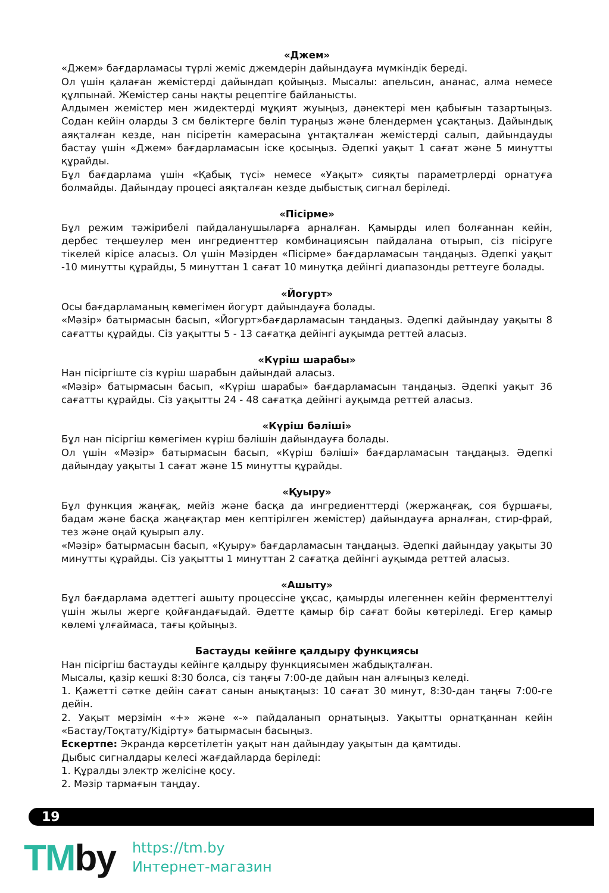«Джем»
«Джем» бағдарламасы түрлі жеміс джемдерін дайындауға мүмкіндік береді.
Ол үшін қалаған жемістерді дайындап қойыңыз. Мысалы: апельсин, ананас, алма немесе құлпынай. Жемістер саны нақты рецептіге байланысты.
Алдымен жемістер мен жидектерді мұқият жуыңыз, дәнектері мен қабығын тазартыңыз. Содан кейін оларды 3 см бөліктерге бөліп тураңыз және блендермен ұсақтаңыз. Дайындық аяқталған кезде, нан пісіретін камерасына ұнтақталған жемістерді салып, дайындауды бастау үшін «Джем» бағдарламасын іске қосыңыз. Әдепкі уақыт 1 сағат және 5 минутты құрайды.
Бұл бағдарлама үшін «Қабық түсі» немесе «Уақыт» сияқты параметрлерді орнатуға болмайды. Дайындау процесі аяқталған кезде дыбыстық сигнал беріледі.
«Пісірме»
Бұл режим тәжірибелі пайдаланушыларға арналған. Қамырды илеп болғаннан кейін, дербес теңшеулер мен ингредиенттер комбинациясын пайдалана отырып, сіз пісіруге тікелей кірісе аласыз. Ол үшін Мәзірден «Пісірме» бағдарламасын таңдаңыз. Әдепкі уақыт -10 минутты құрайды, 5 минуттан 1 сағат 10 минутқа дейінгі диапазонды реттеуге болады.
«Йогурт»
Осы бағдарламаның көмегімен йогурт дайындауға болады.
«Мәзір» батырмасын басып, «Йогурт»бағдарламасын таңдаңыз. Әдепкі дайындау уақыты 8 сағатты құрайды. Сіз уақытты 5 - 13 сағатқа дейінгі ауқымда реттей аласыз.
«Күріш шарабы»
Нан пісіргіште сіз күріш шарабын дайындай аласыз.
«Мәзір» батырмасын басып, «Күріш шарабы» бағдарламасын таңдаңыз. Әдепкі уақыт 36 сағатты құрайды. Сіз уақытты 24 - 48 сағатқа дейінгі ауқымда реттей аласыз.
«Күріш бәліші»
Бұл нан пісіргіш көмегімен күріш бәлішін дайындауға болады.
Ол үшін «Мәзір» батырмасын басып, «Күріш бәліші» бағдарламасын таңдаңыз. Әдепкі дайындау уақыты 1 сағат және 15 минутты құрайды.
«Қуыру»
Бұл функция жаңғақ, мейіз және басқа да ингредиенттерді (жержаңғақ, соя бұршағы, бадам және басқа жаңғақтар мен кептірілген жемістер) дайындауға арналған, стир-фрай, тез және оңай қуырып алу.
«Мәзір» батырмасын басып, «Қуыру» бағдарламасын таңдаңыз. Әдепкі дайындау уақыты 30 минутты құрайды. Сіз уақытты 1 минуттан 2 сағатқа дейінгі ауқымда реттей аласыз.
«Ашыту»
Бұл бағдарлама әдеттегі ашыту процессіне ұқсас, қамырды илегеннен кейін ферменттелуі үшін жылы жерге қойғандағыдай. Әдетте қамыр бір сағат бойы көтеріледі. Егер қамыр көлемі ұлғаймаса, тағы қойыңыз.
Бастауды кейінге қалдыру функциясы
Нан пісіргіш бастауды кейінге қалдыру функциясымен жабдықталған.
Мысалы, қазір кешкі 8:30 болса, сіз таңғы 7:00-де дайын нан алғыңыз келеді.
1. Қажетті сәтке дейін сағат санын анықтаңыз: 10 сағат 30 минут, 8:30-дан таңғы 7:00-ге дейін.
2. Уақыт мерзімін «+» және «-» пайдаланып орнатыңыз. Уақытты орнатқаннан кейін «Бастау/Тоқтату/Кідірту» батырмасын басыңыз.
Ескертпе: Экранда көрсетілетін уақыт нан дайындау уақытын да қамтиды.
Дыбыс сигналдары келесі жағдайларда беріледі:
1. Құралды электр желісіне қосу.
2. Мәзір тармағын таңдау.
19
TMby
https://tm.by
Интернет-магазин